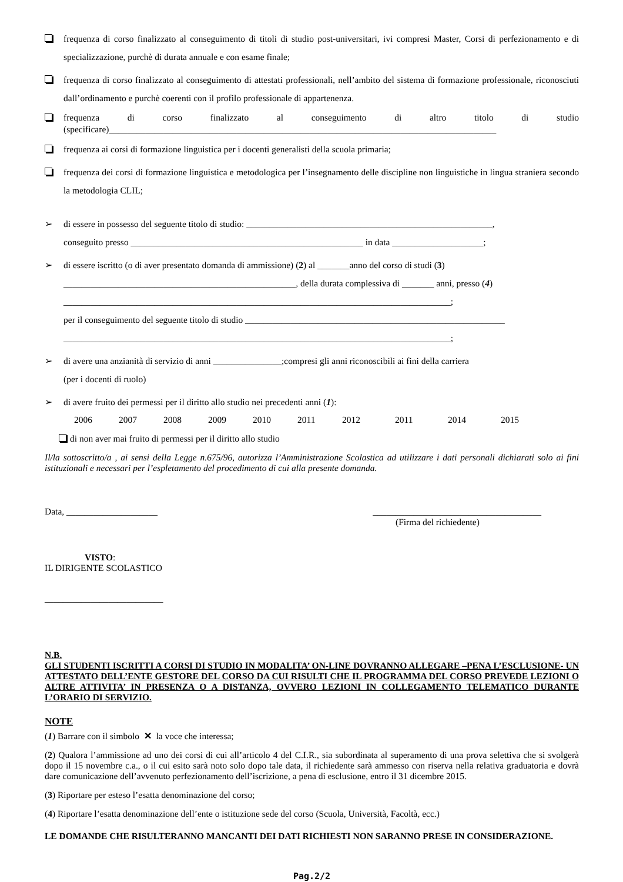frequenza di corso finalizzato al conseguimento di titoli di studio post-universitari, ivi compresi Master, Corsi di perfezionamento e di specializzazione, purchè di durata annuale e con esame finale;
frequenza di corso finalizzato al conseguimento di attestati professionali, nell’ambito del sistema di formazione professionale, riconosciuti dall’ordinamento e purchè coerenti con il profilo professionale di appartenenza.
frequenza di corso finalizzato al conseguimento di altro titolo di studio (specificare)_____________________________________________________________________________________
frequenza ai corsi di formazione linguistica per i docenti generalisti della scuola primaria;
frequenza dei corsi di formazione linguistica e metodologica per l’insegnamento delle discipline non linguistiche in lingua straniera secondo la metodologia CLIL;
➢ di essere in possesso del seguente titolo di studio: ______________________________________________________,
conseguito presso ___________________________________________________ in data ____________________;
➢ di essere iscritto (o di aver presentato domanda di ammissione) (2) al _______anno del corso di studi (3)
___________________________________________________, della durata complessiva di _______ anni, presso (4)
_____________________________________________________________________________________;
per il conseguimento del seguente titolo di studio _________________________________________________________
_____________________________________________________________________________________;
➢ di avere una anzianità di servizio di anni _______________;compresi gli anni riconoscibili ai fini della carriera
(per i docenti di ruolo)
➢ di avere fruito dei permessi per il diritto allo studio nei precedenti anni (1):
2006 2007 2008 2009 2010 2011 2012 2011 2014 2015
di non aver mai fruito di permessi per il diritto allo studio
Il/la sottoscritto/a , ai sensi della Legge n.675/96, autorizza l’Amministrazione Scolastica ad utilizzare i dati personali dichiarati solo ai fini istituzionali e necessari per l’espletamento del procedimento di cui alla presente domanda.
Data, ____________________ _____________________________________
(Firma del richiedente)
VISTO:
IL DIRIGENTE SCOLASTICO
__________________________
N.B.
GLI STUDENTI ISCRITTI A CORSI DI STUDIO IN MODALITA’ ON-LINE DOVRANNO ALLEGARE –PENA L’ESCLUSIONE- UN ATTESTATO DELL’ENTE GESTORE DEL CORSO DA CUI RISULTI CHE IL PROGRAMMA DEL CORSO PREVEDE LEZIONI O ALTRE ATTIVITA’ IN PRESENZA O A DISTANZA, OVVERO LEZIONI IN COLLEGAMENTO TELEMATICO DURANTE L’ORARIO DI SERVIZIO.
NOTE
(1) Barrare con il simbolo ✕ la voce che interessa;
(2) Qualora l’ammissione ad uno dei corsi di cui all’articolo 4 del C.I.R., sia subordinata al superamento di una prova selettiva che si svolgerà dopo il 15 novembre c.a., o il cui esito sarà noto solo dopo tale data, il richiedente sarà ammesso con riserva nella relativa graduatoria e dovrà dare comunicazione dell’avvenuto perfezionamento dell’iscrizione, a pena di esclusione, entro il 31 dicembre 2015.
(3) Riportare per esteso l’esatta denominazione del corso;
(4) Riportare l’esatta denominazione dell’ente o istituzione sede del corso (Scuola, Università, Facoltà, ecc.)
LE DOMANDE CHE RISULTERANNO MANCANTI DEI DATI RICHIESTI NON SARANNO PRESE IN CONSIDERAZIONE.
Pag.2/2